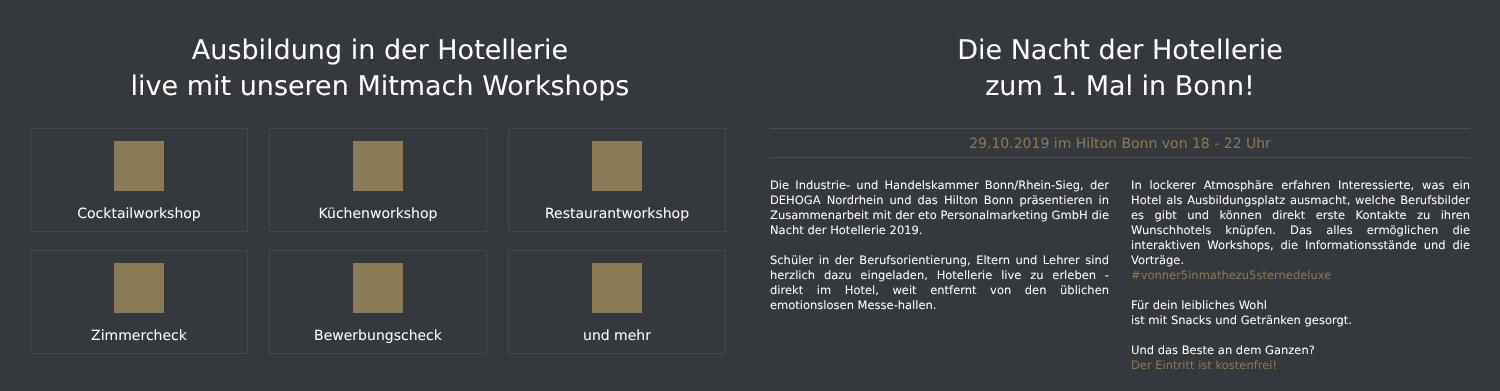Ausbildung in der Hotellerie
live mit unseren Mitmach Workshops
Cocktailworkshop
Küchenworkshop
Restaurantworkshop
Zimmercheck
Bewerbungscheck
und mehr
Die Nacht der Hotellerie
zum 1. Mal in Bonn!
29.10.2019 im Hilton Bonn von 18 - 22 Uhr
Die Industrie- und Handelskammer Bonn/Rhein-Sieg, der DEHOGA Nordrhein und das Hilton Bonn präsentieren in Zusammenarbeit mit der eto Personalmarketing GmbH die Nacht der Hotellerie 2019.
Schüler in der Berufsorientierung, Eltern und Lehrer sind herzlich dazu eingeladen, Hotellerie live zu erleben - direkt im Hotel, weit entfernt von den üblichen emotionslosen Messe-hallen.
In lockerer Atmosphäre erfahren Interessierte, was ein Hotel als Ausbildungsplatz ausmacht, welche Berufsbilder es gibt und können direkt erste Kontakte zu ihren Wunschhotels knüpfen. Das alles ermöglichen die interaktiven Workshops, die Informationsstände und die Vorträge.
#vonner5inmathezu5sternedeluxe
Für dein leibliches Wohl
ist mit Snacks und Getränken gesorgt.
Und das Beste an dem Ganzen?
Der Eintritt ist kostenfrei!